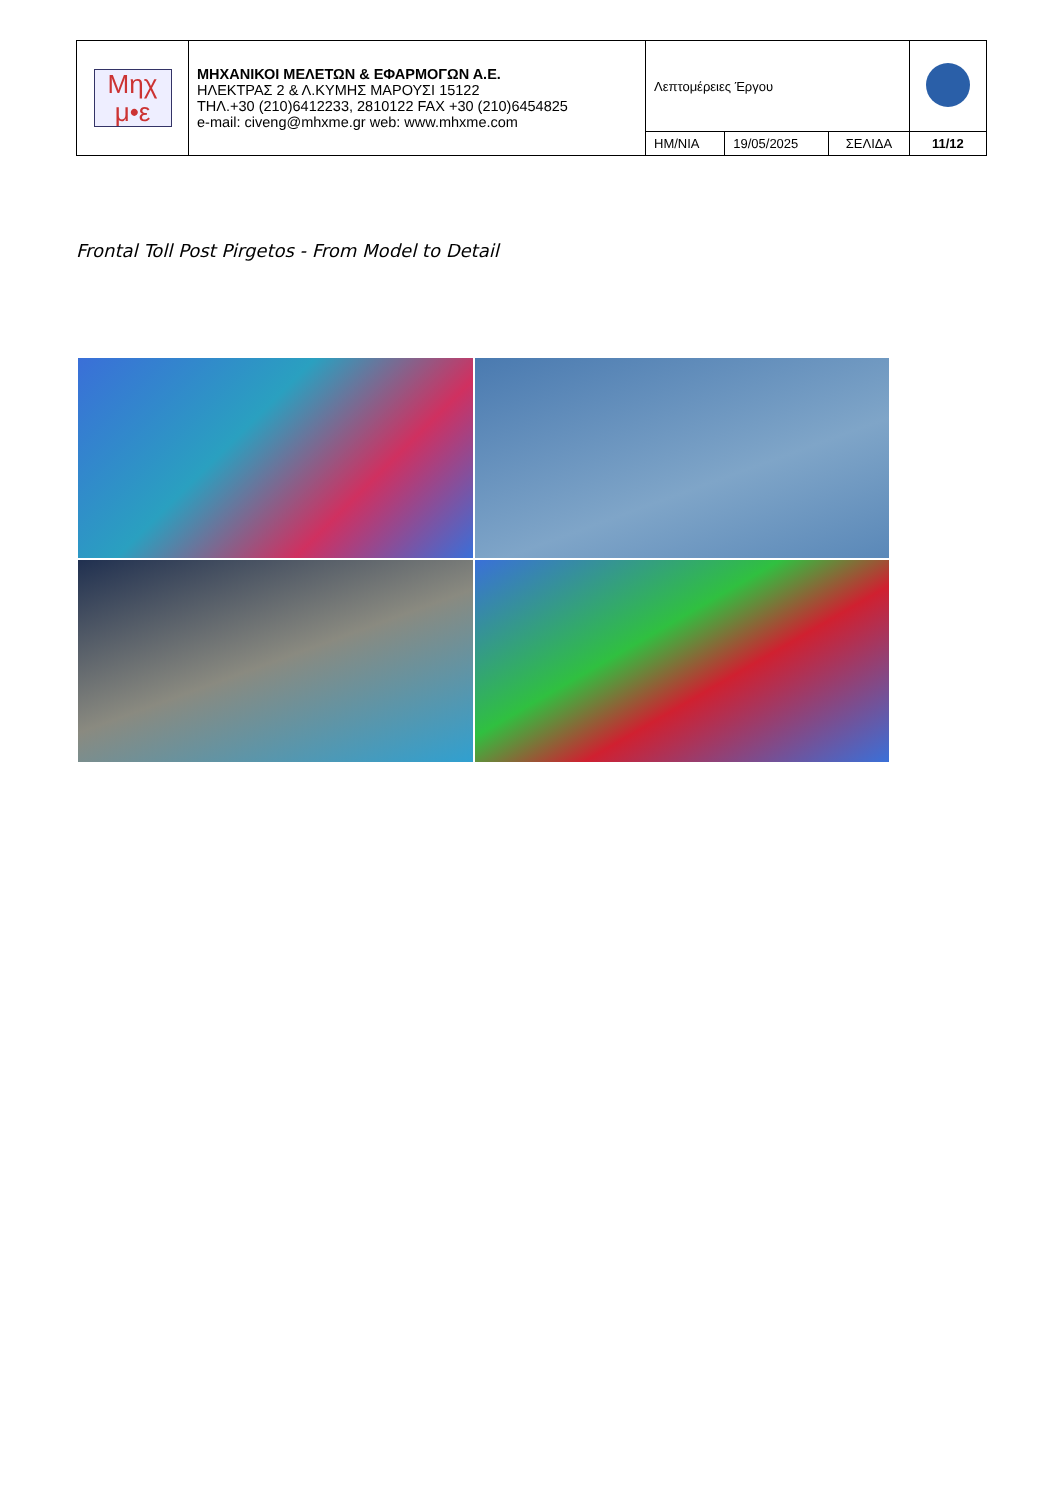| Μηχ μ•ε | ΜΗΧΑΝΙΚΟΙ ΜΕΛΕΤΩΝ & ΕΦΑΡΜΟΓΩΝ Α.Ε. ΗΛΕΚΤΡΑΣ 2 & Λ.ΚΥΜΗΣ ΜΑΡΟΥΣΙ 15122 ΤΗΛ.+30 (210)6412233, 2810122 FAX +30 (210)6454825 e-mail: civeng@mhxme.gr web: www.mhxme.com | Λεπτομέρειες Έργου | | | |
| | | ΗΜ/ΝΙΑ | 19/05/2025 | ΣΕΛΙΔΑ | 11/12 |
Frontal Toll Post Pirgetos - From Model to Detail